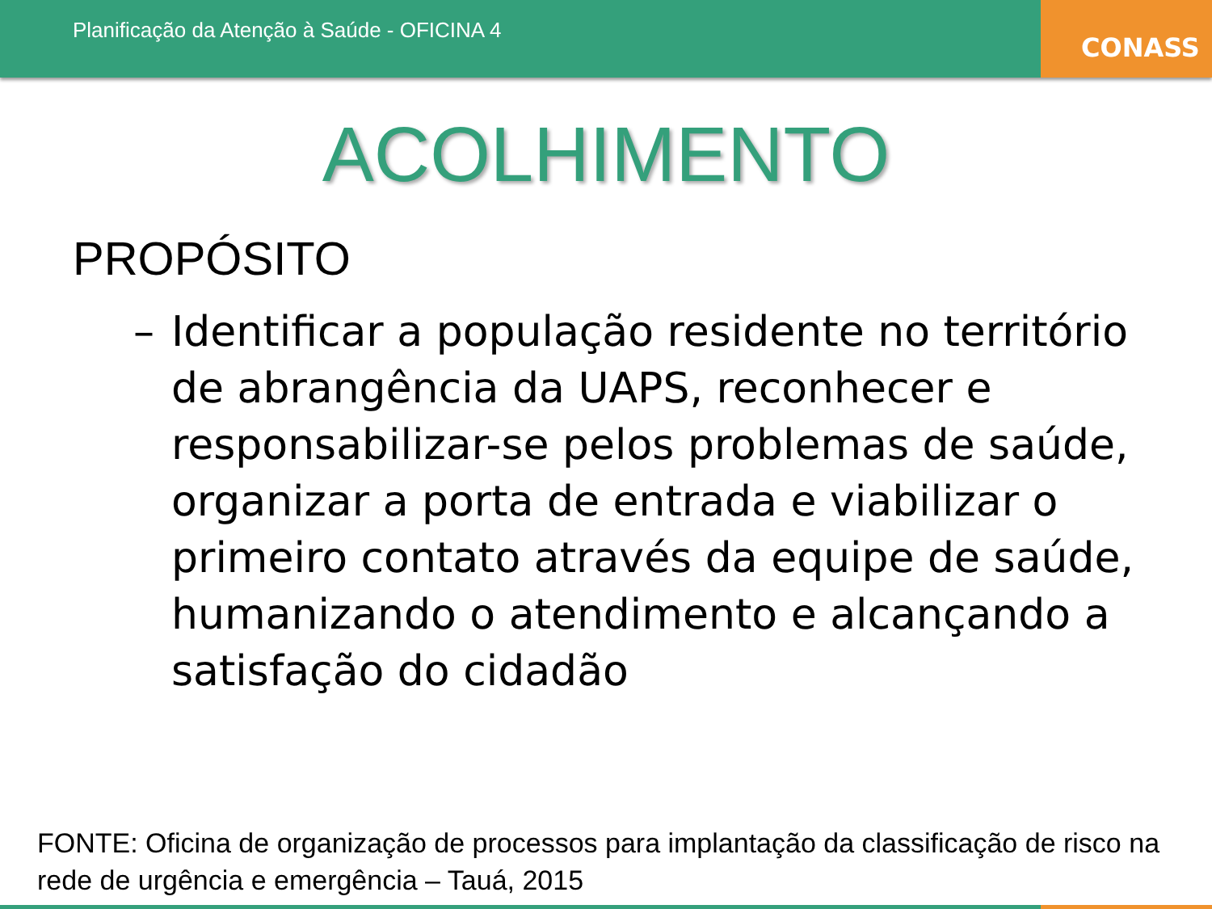Planificação da Atenção à Saúde - OFICINA 4
CONASS
ACOLHIMENTO
PROPÓSITO
– Identificar a população residente no território de abrangência da UAPS, reconhecer e responsabilizar-se pelos problemas de saúde, organizar a porta de entrada e viabilizar o primeiro contato através da equipe de saúde, humanizando o atendimento e alcançando a satisfação do cidadão
FONTE: Oficina de organização de processos para implantação da classificação de risco na rede de urgência e emergência – Tauá, 2015